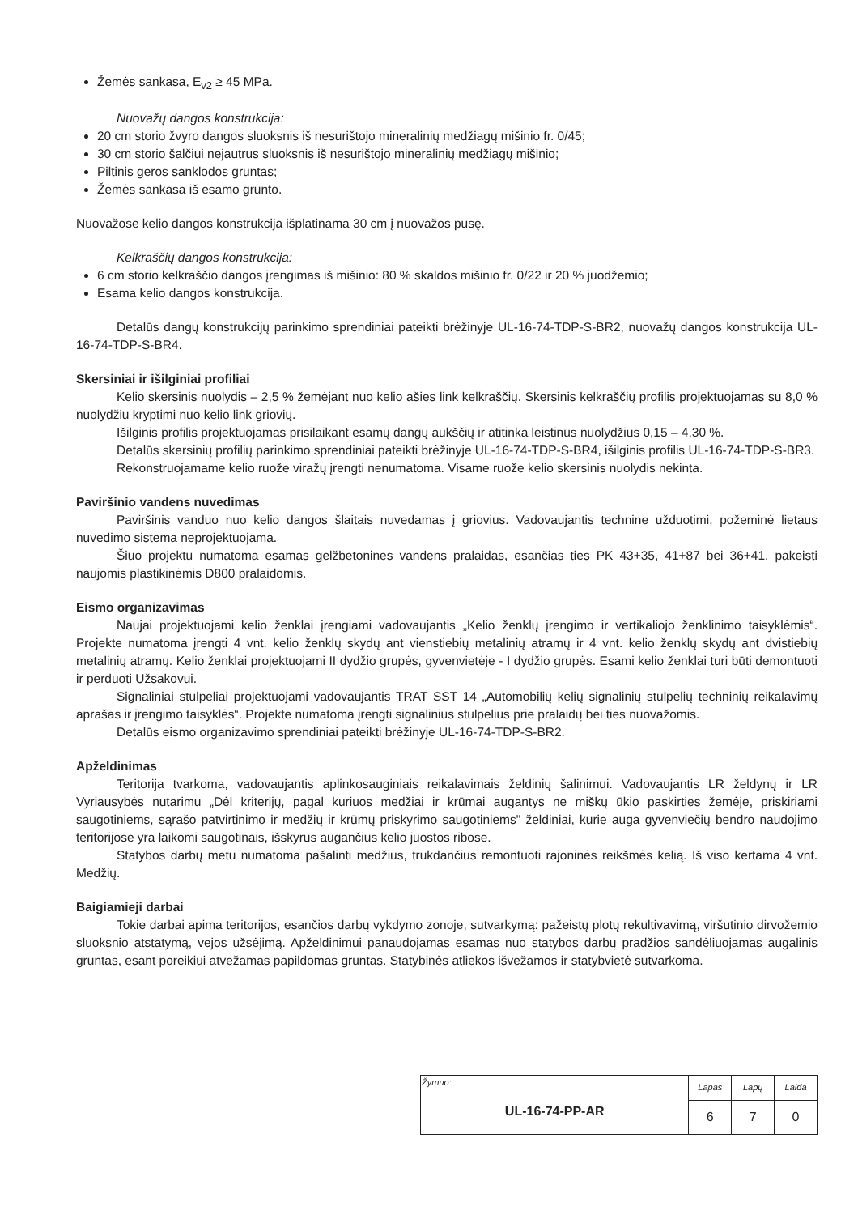Žemės sankasa, E<sub>v2</sub> ≥ 45 MPa.
Nuovažų dangos konstrukcija:
20 cm storio žvyro dangos sluoksnis iš nesurištojo mineralinių medžiagų mišinio fr. 0/45;
30 cm storio šalčiui nejautrus sluoksnis iš nesurištojo mineralinių medžiagų mišinio;
Piltinis geros sanklodos gruntas;
Žemės sankasa iš esamo grunto.
Nuovažose kelio dangos konstrukcija išplatinama 30 cm į nuovažos pusę.
Kelkraščių dangos konstrukcija:
6 cm storio kelkraščio dangos įrengimas iš mišinio: 80 % skaldos mišinio fr. 0/22 ir 20 % juodžemio;
Esama kelio dangos konstrukcija.
Detalūs dangų konstrukcijų parinkimo sprendiniai pateikti brėžinyje UL-16-74-TDP-S-BR2, nuovažų dangos konstrukcija UL-16-74-TDP-S-BR4.
Skersiniai ir išilginiai profiliai
Kelio skersinis nuolydis – 2,5 % žemėjant nuo kelio ašies link kelkraščių. Skersinis kelkraščių profilis projektuojamas su 8,0 % nuolydžiu kryptimi nuo kelio link griovių.
Išilginis profilis projektuojamas prisilaikant esamų dangų aukščių ir atitinka leistinus nuolydžius 0,15 – 4,30 %.
Detalūs skersinių profilių parinkimo sprendiniai pateikti brėžinyje UL-16-74-TDP-S-BR4, išilginis profilis UL-16-74-TDP-S-BR3.
Rekonstruojamame kelio ruože viražų įrengti nenumatoma. Visame ruože kelio skersinis nuolydis nekinta.
Paviršinio vandens nuvedimas
Paviršinis vanduo nuo kelio dangos šlaitais nuvedamas į griovius. Vadovaujantis technine užduotimi, požeminė lietaus nuvedimo sistema neprojektuojama.
Šiuo projektu numatoma esamas gelžbetonines vandens pralaidas, esančias ties PK 43+35, 41+87 bei 36+41, pakeisti naujomis plastikinėmis D800 pralaidomis.
Eismo organizavimas
Naujai projektuojami kelio ženklai įrengiami vadovaujantis „Kelio ženklų įrengimo ir vertikaliojo ženklinimo taisyklėmis“. Projekte numatoma įrengti 4 vnt. kelio ženklų skydų ant vienstiebių metalinių atramų ir 4 vnt. kelio ženklų skydų ant dvistiebių metalinių atramų. Kelio ženklai projektuojami II dydžio grupės, gyvenvietėje - I dydžio grupės. Esami kelio ženklai turi būti demontuoti ir perduoti Užsakovui.
Signaliniai stulpeliai projektuojami vadovaujantis TRAT SST 14 „Automobilių kelių signalinių stulpelių techninių reikalavimų aprašas ir įrengimo taisyklės“. Projekte numatoma įrengti signalinius stulpelius prie pralaidų bei ties nuovažomis.
Detalūs eismo organizavimo sprendiniai pateikti brėžinyje UL-16-74-TDP-S-BR2.
Apželdinimas
Teritorija tvarkoma, vadovaujantis aplinkosauginiais reikalavimais želdinių šalinimui. Vadovaujantis LR želdynų ir LR Vyriausybės nutarimu „Dėl kriterijų, pagal kuriuos medžiai ir krūmai augantys ne miškų ūkio paskirties žemėje, priskiriami saugotiniems, sąrašo patvirtinimo ir medžių ir krūmų priskyrimo saugotiniems" želdiniai, kurie auga gyvenviečių bendro naudojimo teritorijose yra laikomi saugotinais, išskyrus augančius kelio juostos ribose.
Statybos darbų metu numatoma pašalinti medžius, trukdančius remontuoti rajoninės reikšmės kelią. Iš viso kertama 4 vnt. Medžių.
Baigiamieji darbai
Tokie darbai apima teritorijos, esančios darbų vykdymo zonoje, sutvarkymą: pažeistų plotų rekultivavimą, viršutinio dirvožemio sluoksnio atstatymą, vejos užsėjimą. Apželdinimui panaudojamas esamas nuo statybos darbų pradžios sandėliuojamas augalinis gruntas, esant poreikiui atvežamas papildomas gruntas. Statybinės atliekos išvežamos ir statybvietė sutvarkoma.
| Žymuo: UL-16-74-PP-AR | Lapas | Lapų | Laida |
| | 6 | 7 | 0 |